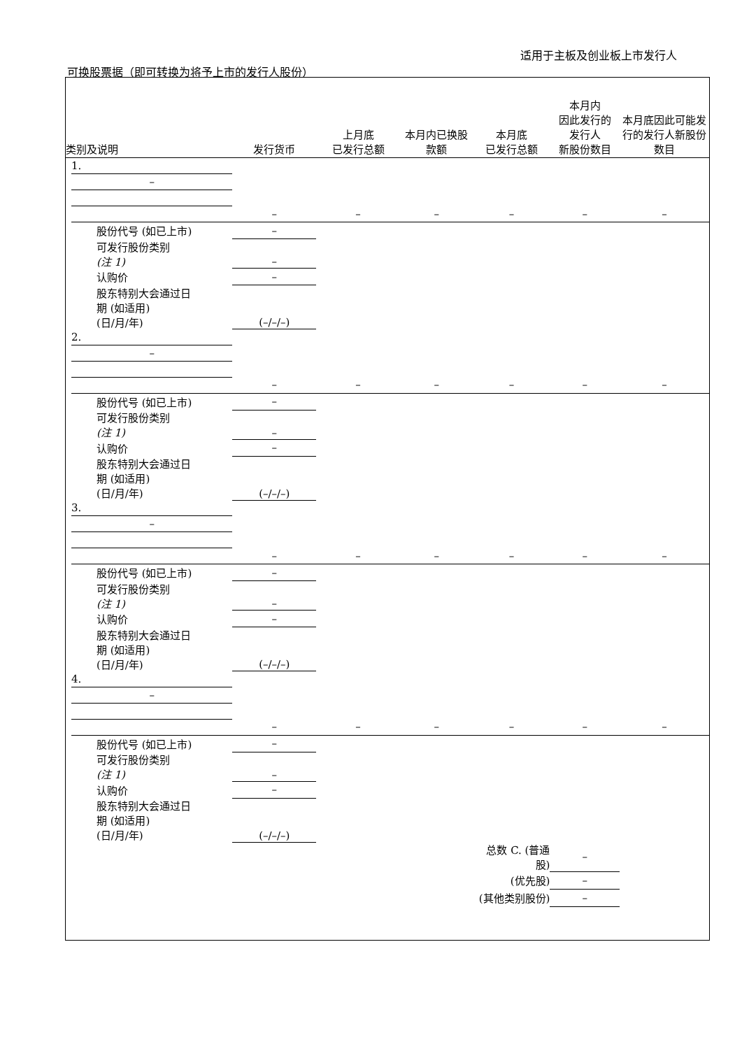适用于主板及创业板上市发行人
可换股票据（即可转换为将予上市的发行人股份）
| 类别及说明 | | | 发行货币 | 上月底 已发行总额 | 本月内已换股 款额 | 本月底 已发行总额 | 本月内 因此发行的 发行人 新股份数目 | 本月底因此可能发行的发行人新股份数目 |
| --- | --- | --- | --- | --- | --- | --- | --- | --- |
| | 1. | | | | | | | |
| | – | | | | | | | |
| | | | – | – | – | – | – | – |
| | | 股份代号 (如已上市) | – | | | | | |
| | | 可发行股份类别 (注 1) | – | | | | | |
| | | 认购价 | – | | | | | |
| | | 股东特别大会通过日 期 (如适用) (日/月/年) | (–/–/–) | | | | | |
| | 2. | | | | | | | |
| | – | | | | | | | |
| | | | – | – | – | – | – | – |
| | | 股份代号 (如已上市) | – | | | | | |
| | | 可发行股份类别 (注 1) | – | | | | | |
| | | 认购价 | – | | | | | |
| | | 股东特别大会通过日 期 (如适用) (日/月/年) | (–/–/–) | | | | | |
| | 3. | | | | | | | |
| | – | | | | | | | |
| | | | – | – | – | – | – | – |
| | | 股份代号 (如已上市) | – | | | | | |
| | | 可发行股份类别 (注 1) | – | | | | | |
| | | 认购价 | – | | | | | |
| | | 股东特别大会通过日 期 (如适用) (日/月/年) | (–/–/–) | | | | | |
| | 4. | | | | | | | |
| | – | | | | | | | |
| | | | – | – | – | – | – | – |
| | | 股份代号 (如已上市) | – | | | | | |
| | | 可发行股份类别 (注 1) | – | | | | | |
| | | 认购价 | – | | | | | |
| | | 股东特别大会通过日 期 (如适用) (日/月/年) | (–/–/–) | | | | | |
| | | | | | | 总数 C. (普通股) | – | |
| | | | | | | (优先股) | – | |
| | | | | | | (其他类别股份) | – | |